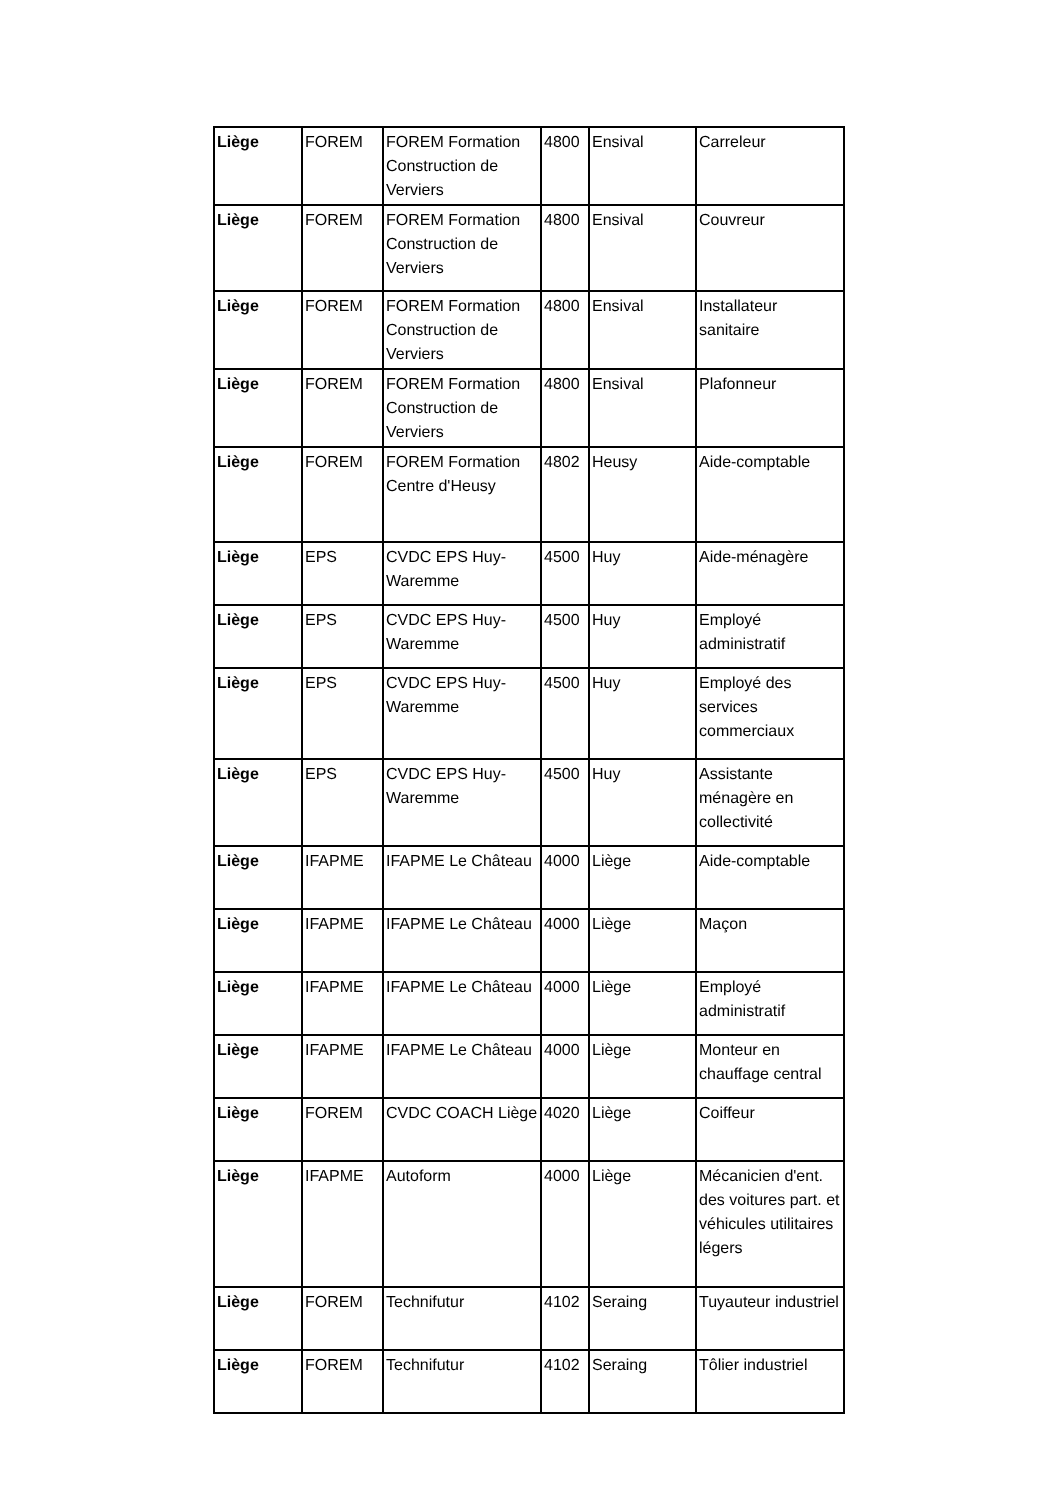| Liège | FOREM | FOREM Formation Construction de Verviers | 4800 | Ensival | Carreleur |
| Liège | FOREM | FOREM Formation Construction de Verviers | 4800 | Ensival | Couvreur |
| Liège | FOREM | FOREM Formation Construction de Verviers | 4800 | Ensival | Installateur sanitaire |
| Liège | FOREM | FOREM Formation Construction de Verviers | 4800 | Ensival | Plafonneur |
| Liège | FOREM | FOREM Formation Centre d'Heusy | 4802 | Heusy | Aide-comptable |
| Liège | EPS | CVDC EPS Huy-Waremme | 4500 | Huy | Aide-ménagère |
| Liège | EPS | CVDC EPS Huy-Waremme | 4500 | Huy | Employé administratif |
| Liège | EPS | CVDC EPS Huy-Waremme | 4500 | Huy | Employé des services commerciaux |
| Liège | EPS | CVDC EPS Huy-Waremme | 4500 | Huy | Assistante ménagère en collectivité |
| Liège | IFAPME | IFAPME Le Château | 4000 | Liège | Aide-comptable |
| Liège | IFAPME | IFAPME Le Château | 4000 | Liège | Maçon |
| Liège | IFAPME | IFAPME Le Château | 4000 | Liège | Employé administratif |
| Liège | IFAPME | IFAPME Le Château | 4000 | Liège | Monteur en chauffage central |
| Liège | FOREM | CVDC COACH Liège | 4020 | Liège | Coiffeur |
| Liège | IFAPME | Autoform | 4000 | Liège | Mécanicien d'ent. des voitures part. et véhicules utilitaires légers |
| Liège | FOREM | Technifutur | 4102 | Seraing | Tuyauteur industriel |
| Liège | FOREM | Technifutur | 4102 | Seraing | Tôlier industriel |